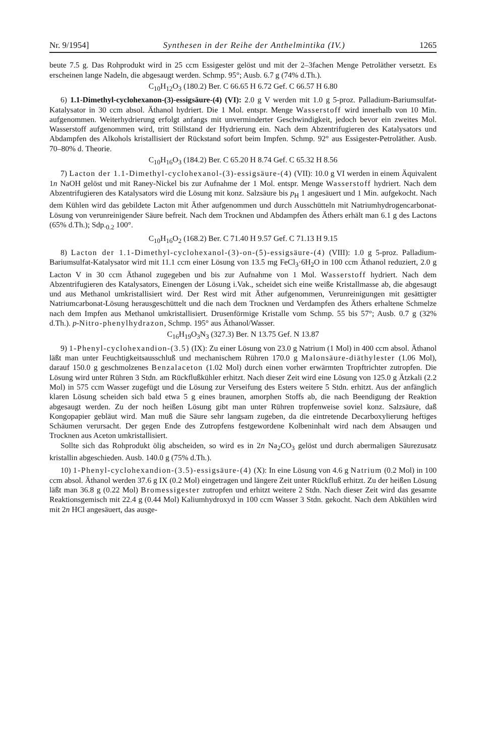Nr. 9/1954] Synthesen in der Reihe der Anthelmintika (IV.) 1265
beute 7.5 g. Das Rohprodukt wird in 25 ccm Essigester gelöst und mit der 2–3fachen Menge Petroläther versetzt. Es erscheinen lange Nadeln, die abgesaugt werden. Schmp. 95°; Ausb. 6.7 g (74% d.Th.).
C<sub>10</sub>H<sub>12</sub>O<sub>3</sub> (180.2) Ber. C 66.65 H 6.72 Gef. C 66.57 H 6.80
6) 1.1-Dimethyl-cyclohexanon-(3)-essigsäure-(4) (VI): 2.0 g V werden mit 1.0 g 5-proz. Palladium-Bariumsulfat-Katalysator in 30 ccm absol. Äthanol hydriert. Die 1 Mol. entspr. Menge Wasserstoff wird innerhalb von 10 Min. aufgenommen. Weiterhydrierung erfolgt anfangs mit unverminderter Geschwindigkeit, jedoch bevor ein zweites Mol. Wasserstoff aufgenommen wird, tritt Stillstand der Hydrierung ein. Nach dem Abzentrifugieren des Katalysators und Abdampfen des Alkohols kristallisiert der Rückstand sofort beim Impfen. Schmp. 92° aus Essigester-Petroläther. Ausb. 70–80% d. Theorie.
C<sub>10</sub>H<sub>16</sub>O<sub>3</sub> (184.2) Ber. C 65.20 H 8.74 Gef. C 65.32 H 8.56
7) Lacton der 1.1-Dimethyl-cyclohexanol-(3)-essigsäure-(4) (VII): 10.0 g VI werden in einem Äquivalent 1n NaOH gelöst und mit Raney-Nickel bis zur Aufnahme der 1 Mol. entspr. Menge Wasserstoff hydriert. Nach dem Abzentrifugieren des Katalysators wird die Lösung mit konz. Salzsäure bis p<sub>H</sub> 1 angesäuert und 1 Min. aufgekocht. Nach dem Kühlen wird das gebildete Lacton mit Äther aufgenommen und durch Ausschütteln mit Natriumhydrogencarbonat-Lösung von verunreinigender Säure befreit. Nach dem Trocknen und Abdampfen des Äthers erhält man 6.1 g des Lactons (65% d.Th.); Sdp.<sub>0.2</sub> 100°.
C<sub>10</sub>H<sub>16</sub>O<sub>2</sub> (168.2) Ber. C 71.40 H 9.57 Gef. C 71.13 H 9.15
8) Lacton der 1.1-Dimethyl-cyclohexanol-(3)-on-(5)-essigsäure-(4) (VIII): 1.0 g 5-proz. Palladium-Bariumsulfat-Katalysator wird mit 11.1 ccm einer Lösung von 13.5 mg FeCl<sub>3</sub>·6H<sub>2</sub>O in 100 ccm Äthanol reduziert, 2.0 g Lacton V in 30 ccm Äthanol zugegeben und bis zur Aufnahme von 1 Mol. Wasserstoff hydriert. Nach dem Abzentrifugieren des Katalysators, Einengen der Lösung i.Vak., scheidet sich eine weiße Kristallmasse ab, die abgesaugt und aus Methanol umkristallisiert wird. Der Rest wird mit Äther aufgenommen, Verunreinigungen mit gesättigter Natriumcarbonat-Lösung herausgeschüttelt und die nach dem Trocknen und Verdampfen des Äthers erhaltene Schmelze nach dem Impfen aus Methanol umkristallisiert. Drusenförmige Kristalle vom Schmp. 55 bis 57°; Ausb. 0.7 g (32% d.Th.). p-Nitro-phenylhydrazon, Schmp. 195° aus Äthanol/Wasser.
C<sub>16</sub>H<sub>19</sub>O<sub>3</sub>N<sub>3</sub> (327.3) Ber. N 13.75 Gef. N 13.87
9) 1-Phenyl-cyclohexandion-(3.5) (IX): Zu einer Lösung von 23.0 g Natrium (1 Mol) in 400 ccm absol. Äthanol läßt man unter Feuchtigkeitsausschluß und mechanischem Rühren 170.0 g Malonsäure-diäthylester (1.06 Mol), darauf 150.0 g geschmolzenes Benzalaceton (1.02 Mol) durch einen vorher erwärmten Tropftrichter zutropfen. Die Lösung wird unter Rühren 3 Stdn. am Rückflußkühler erhitzt. Nach dieser Zeit wird eine Lösung von 125.0 g Ätzkali (2.2 Mol) in 575 ccm Wasser zugefügt und die Lösung zur Verseifung des Esters weitere 5 Stdn. erhitzt. Aus der anfänglich klaren Lösung scheiden sich bald etwa 5 g eines braunen, amorphen Stoffs ab, die nach Beendigung der Reaktion abgesaugt werden. Zu der noch heißen Lösung gibt man unter Rühren tropfenweise soviel konz. Salzsäure, daß Kongopapier gebläut wird. Man muß die Säure sehr langsam zugeben, da die eintretende Decarboxylierung heftiges Schäumen verursacht. Der gegen Ende des Zutropfens festgewordene Kolbeninhalt wird nach dem Absaugen und Trocknen aus Aceton umkristallisiert.
Sollte sich das Rohprodukt ölig abscheiden, so wird es in 2n Na<sub>2</sub>CO<sub>3</sub> gelöst und durch abermaligen Säurezusatz kristallin abgeschieden. Ausb. 140.0 g (75% d.Th.).
10) 1-Phenyl-cyclohexandion-(3.5)-essigsäure-(4) (X): In eine Lösung von 4.6 g Natrium (0.2 Mol) in 100 ccm absol. Äthanol werden 37.6 g IX (0.2 Mol) eingetragen und längere Zeit unter Rückfluß erhitzt. Zu der heißen Lösung läßt man 36.8 g (0.22 Mol) Bromessigester zutropfen und erhitzt weitere 2 Stdn. Nach dieser Zeit wird das gesamte Reaktionsgemisch mit 22.4 g (0.44 Mol) Kaliumhydroxyd in 100 ccm Wasser 3 Stdn. gekocht. Nach dem Abkühlen wird mit 2n HCl angesäuert, das ausge-